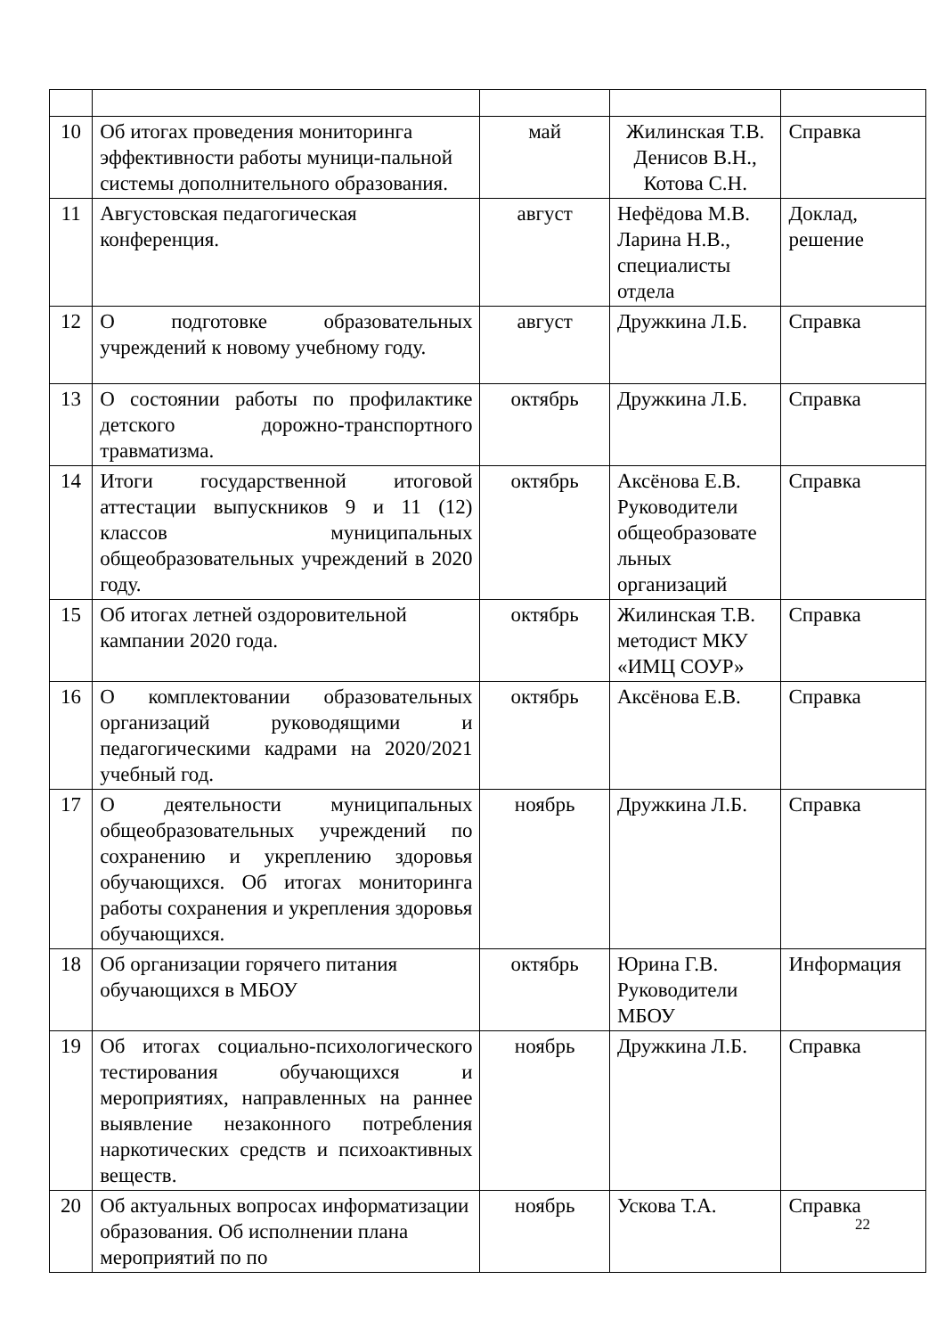| 10 | Об итогах проведения мониторинга эффективности работы муници-пальной системы дополнительного образования. | май | Жилинская Т.В. Денисов В.Н., Котова С.Н. | Справка |
| 11 | Августовская педагогическая конференция. | август | Нефёдова М.В. Ларина Н.В., специалисты отдела | Доклад, решение |
| 12 | О подготовке образовательных учреждений к новому учебному году. | август | Дружкина Л.Б. | Справка |
| 13 | О состоянии работы по профилактике детского дорожно-транспортного травматизма. | октябрь | Дружкина Л.Б. | Справка |
| 14 | Итоги государственной итоговой аттестации выпускников 9 и 11 (12) классов муниципальных общеобразовательных учреждений в 2020 году. | октябрь | Аксёнова Е.В. Руководители общеобразовате льных организаций | Справка |
| 15 | Об итогах летней оздоровительной кампании 2020 года. | октябрь | Жилинская Т.В. методист МКУ «ИМЦ СОУР» | Справка |
| 16 | О комплектовании образовательных организаций руководящими и педагогическими кадрами на 2020/2021 учебный год. | октябрь | Аксёнова Е.В. | Справка |
| 17 | О деятельности муниципальных общеобразовательных учреждений по сохранению и укреплению здоровья обучающихся. Об итогах мониторинга работы сохранения и укрепления здоровья обучающихся. | ноябрь | Дружкина Л.Б. | Справка |
| 18 | Об организации горячего питания обучающихся в МБОУ | октябрь | Юрина Г.В. Руководители МБОУ | Информация |
| 19 | Об итогах социально-психологического тестирования обучающихся и мероприятиях, направленных на раннее выявление незаконного потребления наркотических средств и психоактивных веществ. | ноябрь | Дружкина Л.Б. | Справка |
| 20 | Об актуальных вопросах информатизации образования. Об исполнении плана мероприятий по по | ноябрь | Ускова Т.А. | Справка |
22